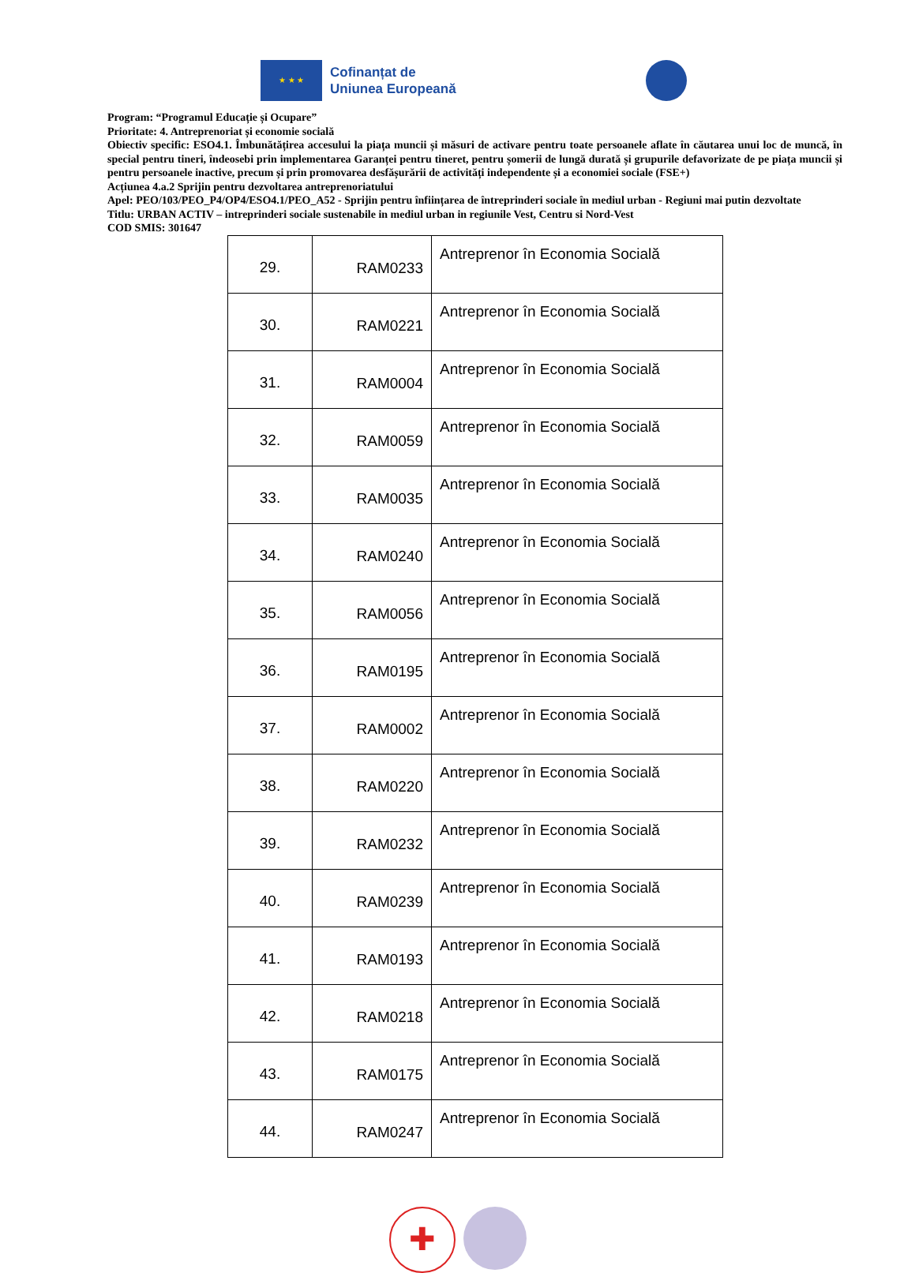★ ★ ★
Cofinanțat de
Uniunea Europeană
Program: “Programul Educație și Ocupare”
Prioritate: 4. Antreprenoriat și economie socială
Obiectiv specific: ESO4.1. Îmbunătățirea accesului la piața muncii și măsuri de activare pentru toate persoanele aflate în căutarea unui loc de muncă, în special pentru tineri, îndeosebi prin implementarea Garanței pentru tineret, pentru șomerii de lungă durată și grupurile defavorizate de pe piața muncii și pentru persoanele inactive, precum și prin promovarea desfășurării de activități independente și a economiei sociale (FSE+)
Acțiunea 4.a.2 Sprijin pentru dezvoltarea antreprenoriatului
Apel: PEO/103/PEO_P4/OP4/ESO4.1/PEO_A52 - Sprijin pentru înființarea de întreprinderi sociale în mediul urban - Regiuni mai putin dezvoltate
Titlu: URBAN ACTIV – intreprinderi sociale sustenabile in mediul urban in regiunile Vest, Centru si Nord-Vest
COD SMIS: 301647
| 29. | RAM0233 | Antreprenor în Economia Socială |
| 30. | RAM0221 | Antreprenor în Economia Socială |
| 31. | RAM0004 | Antreprenor în Economia Socială |
| 32. | RAM0059 | Antreprenor în Economia Socială |
| 33. | RAM0035 | Antreprenor în Economia Socială |
| 34. | RAM0240 | Antreprenor în Economia Socială |
| 35. | RAM0056 | Antreprenor în Economia Socială |
| 36. | RAM0195 | Antreprenor în Economia Socială |
| 37. | RAM0002 | Antreprenor în Economia Socială |
| 38. | RAM0220 | Antreprenor în Economia Socială |
| 39. | RAM0232 | Antreprenor în Economia Socială |
| 40. | RAM0239 | Antreprenor în Economia Socială |
| 41. | RAM0193 | Antreprenor în Economia Socială |
| 42. | RAM0218 | Antreprenor în Economia Socială |
| 43. | RAM0175 | Antreprenor în Economia Socială |
| 44. | RAM0247 | Antreprenor în Economia Socială |
✚